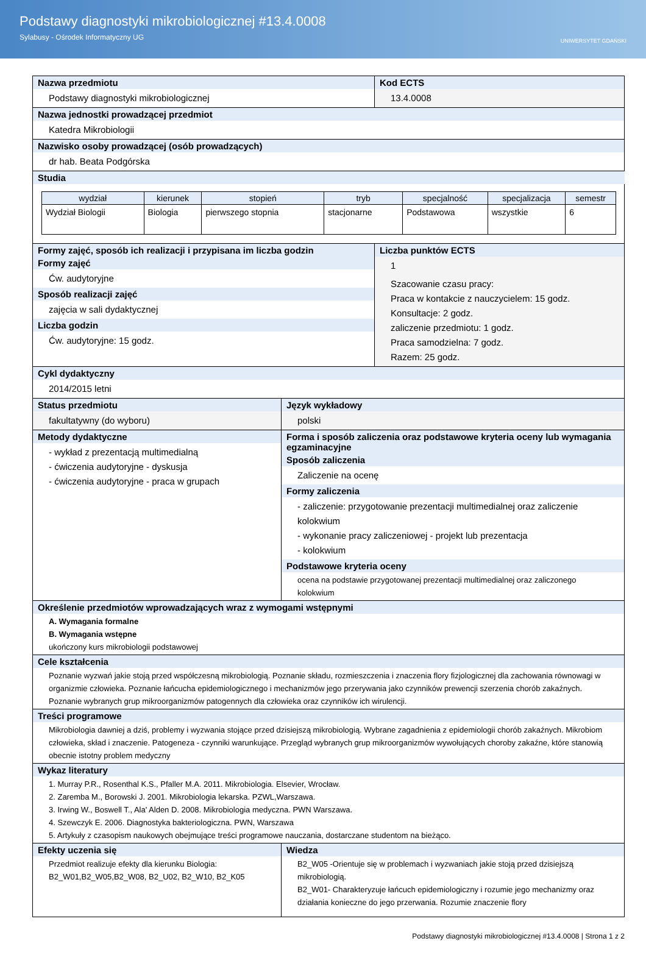Podstawy diagnostyki mikrobiologicznej #13.4.0008
Sylabusy - Ośrodek Informatyczny UG
UNIWERSYTET GDAŃSKI
Nazwa przedmiotu
Podstawy diagnostyki mikrobiologicznej
Kod ECTS
13.4.0008
Nazwa jednostki prowadzącej przedmiot
Katedra Mikrobiologii
Nazwisko osoby prowadzącej (osób prowadzących)
dr hab. Beata Podgórska
Studia
| wydział | kierunek | stopień | tryb | specjalność | specjalizacja | semestr |
| --- | --- | --- | --- | --- | --- | --- |
| Wydział Biologii | Biologia | pierwszego stopnia | stacjonarne | Podstawowa | wszystkie | 6 |
Formy zajęć, sposób ich realizacji i przypisana im liczba godzin
Formy zajęć
Ćw. audytoryjne
Sposób realizacji zajęć
zajęcia w sali dydaktycznej
Liczba godzin
Ćw. audytoryjne: 15 godz.
Liczba punktów ECTS
1
Szacowanie czasu pracy:
Praca w kontakcie z nauczycielem: 15 godz.
Konsultacje: 2 godz.
zaliczenie przedmiotu: 1 godz.
Praca samodzielna: 7 godz.
Razem: 25 godz.
Cykl dydaktyczny
2014/2015 letni
Status przedmiotu
fakultatywny (do wyboru)
Język wykładowy
polski
Metody dydaktyczne
- wykład z prezentacją multimedialną
- ćwiczenia audytoryjne - dyskusja
- ćwiczenia audytoryjne - praca w grupach
Forma i sposób zaliczenia oraz podstawowe kryteria oceny lub wymagania egzaminacyjne
Sposób zaliczenia
Zaliczenie na ocenę
Formy zaliczenia
- zaliczenie: przygotowanie prezentacji multimedialnej oraz zaliczenie kolokwium
- wykonanie pracy zaliczeniowej - projekt lub prezentacja
- kolokwium
Podstawowe kryteria oceny
ocena na podstawie przygotowanej prezentacji multimedialnej oraz zaliczonego kolokwium
Określenie przedmiotów wprowadzających wraz z wymogami wstępnymi
A. Wymagania formalne
B. Wymagania wstępne
ukończony kurs mikrobiologii podstawowej
Cele kształcenia
Poznanie wyzwań jakie stoją przed współczesną mikrobiologią. Poznanie składu, rozmieszczenia i znaczenia flory fizjologicznej dla zachowania równowagi w organizmie człowieka. Poznanie łańcucha epidemiologicznego i mechanizmów jego przerywania jako czynników prewencji szerzenia chorób zakaźnych. Poznanie wybranych grup mikroorganizmów patogennych dla człowieka oraz czynników ich wirulencji.
Treści programowe
Mikrobiologia dawniej a dziś, problemy i wyzwania stojące przed dzisiejszą mikrobiologią. Wybrane zagadnienia z epidemiologii chorób zakaźnych. Mikrobiom człowieka, skład i znaczenie. Patogeneza - czynniki warunkujące. Przegląd wybranych grup mikroorganizmów wywołujących choroby zakaźne, które stanowią obecnie istotny problem medyczny
Wykaz literatury
1. Murray P.R., Rosenthal K.S., Pfaller M.A. 2011. Mikrobiologia. Elsevier, Wrocław.
2. Zaremba M., Borowski J. 2001. Mikrobiologia lekarska. PZWL,Warszawa.
3. Irwing W., Boswell T., Ala' Alden D. 2008. Mikrobiologia medyczna. PWN Warszawa.
4. Szewczyk E. 2006. Diagnostyka bakteriologiczna. PWN, Warszawa
5. Artykuły z czasopism naukowych obejmujące treści programowe nauczania, dostarczane studentom na bieżąco.
Efekty uczenia się
Przedmiot realizuje efekty dla kierunku Biologia:
B2_W01,B2_W05,B2_W08, B2_U02, B2_W10, B2_K05
Wiedza
B2_W05 -Orientuje się w problemach i wyzwaniach jakie stoją przed dzisiejszą mikrobiologią.
B2_W01- Charakteryzuje łańcuch epidemiologiczny i rozumie jego mechanizmy oraz działania konieczne do jego przerwania. Rozumie znaczenie flory
Podstawy diagnostyki mikrobiologicznej #13.4.0008 | Strona 1 z 2